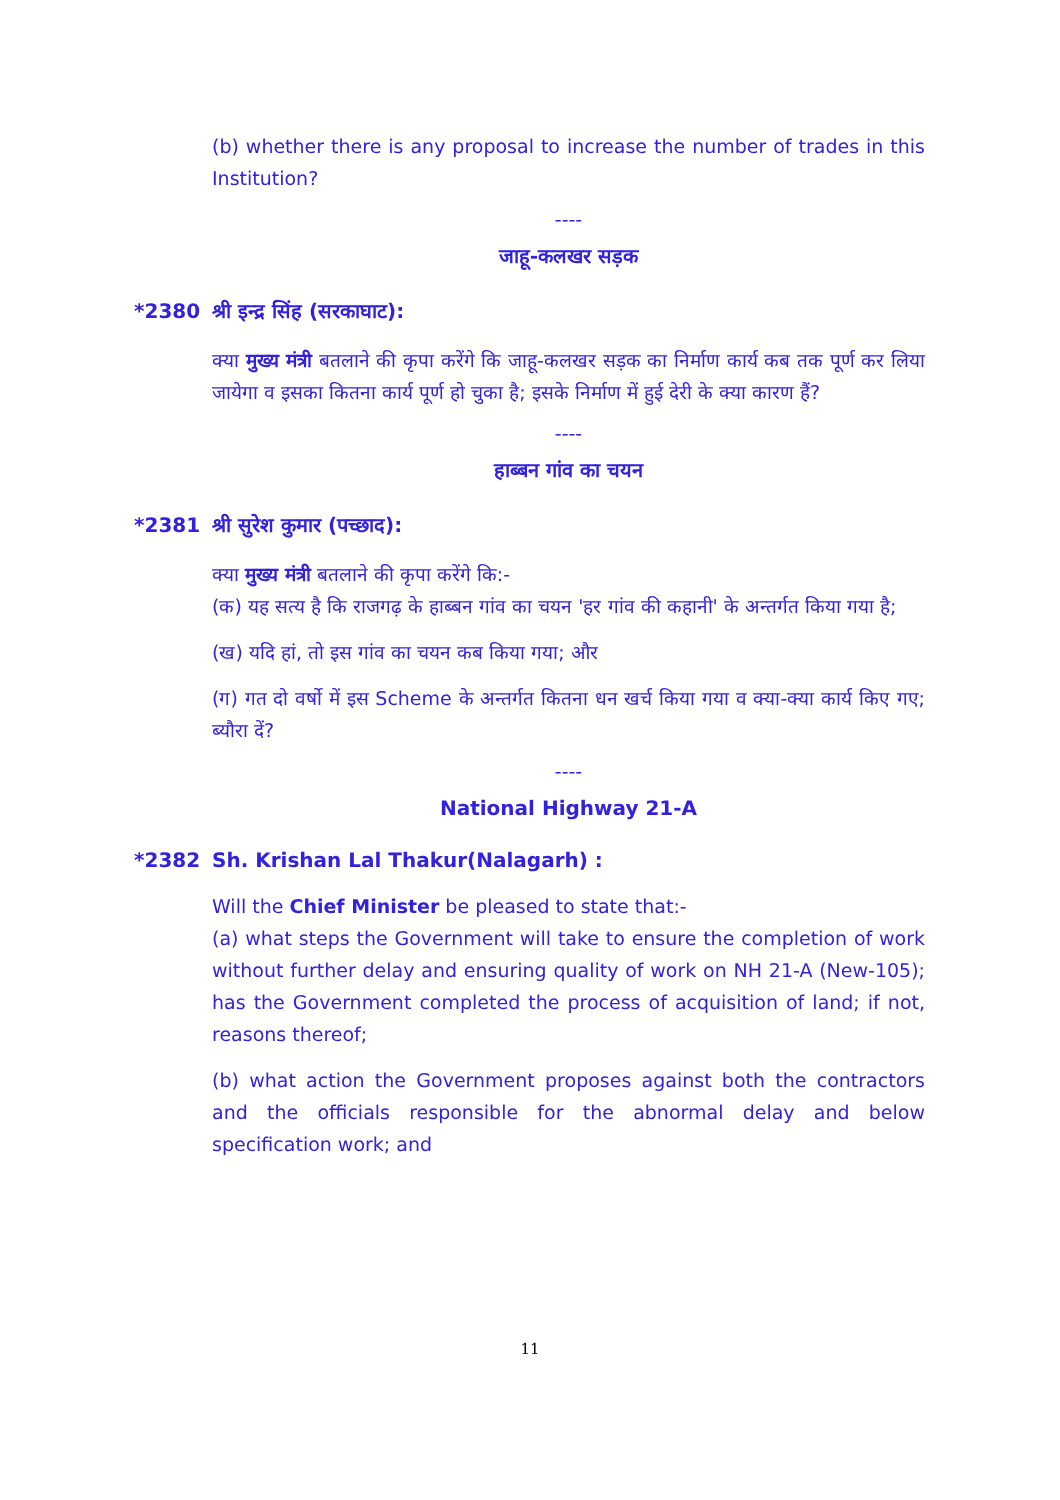(b) whether there is any proposal to increase the number of trades in this Institution?
----
जाहू-कलखर सड़क
*2380 श्री इन्द्र सिंह (सरकाघाट):
क्या मुख्य मंत्री बतलाने की कृपा करेंगे कि जाहू-कलखर सड़क का निर्माण कार्य कब तक पूर्ण कर लिया जायेगा व इसका कितना कार्य पूर्ण हो चुका है; इसके निर्माण में हुई देरी के क्या कारण हैं?
----
हाब्बन गांव का चयन
*2381 श्री सुरेश कुमार (पच्छाद):
क्या मुख्य मंत्री बतलाने की कृपा करेंगे कि:-
(क) यह सत्य है कि राजगढ़ के हाब्बन गांव का चयन 'हर गांव की कहानी' के अन्तर्गत किया गया है;
(ख) यदि हां, तो इस गांव का चयन कब किया गया; और
(ग) गत दो वर्षो में इस Scheme के अन्तर्गत कितना धन खर्च किया गया व क्या-क्या कार्य किए गए; ब्यौरा दें?
----
National Highway 21-A
*2382 Sh. Krishan Lal Thakur(Nalagarh) :
Will the Chief Minister be pleased to state that:-
(a) what steps the Government will take to ensure the completion of work without further delay and ensuring quality of work on NH 21-A (New-105); has the Government completed the process of acquisition of land; if not, reasons thereof;
(b) what action the Government proposes against both the contractors and the officials responsible for the abnormal delay and below specification work; and
11